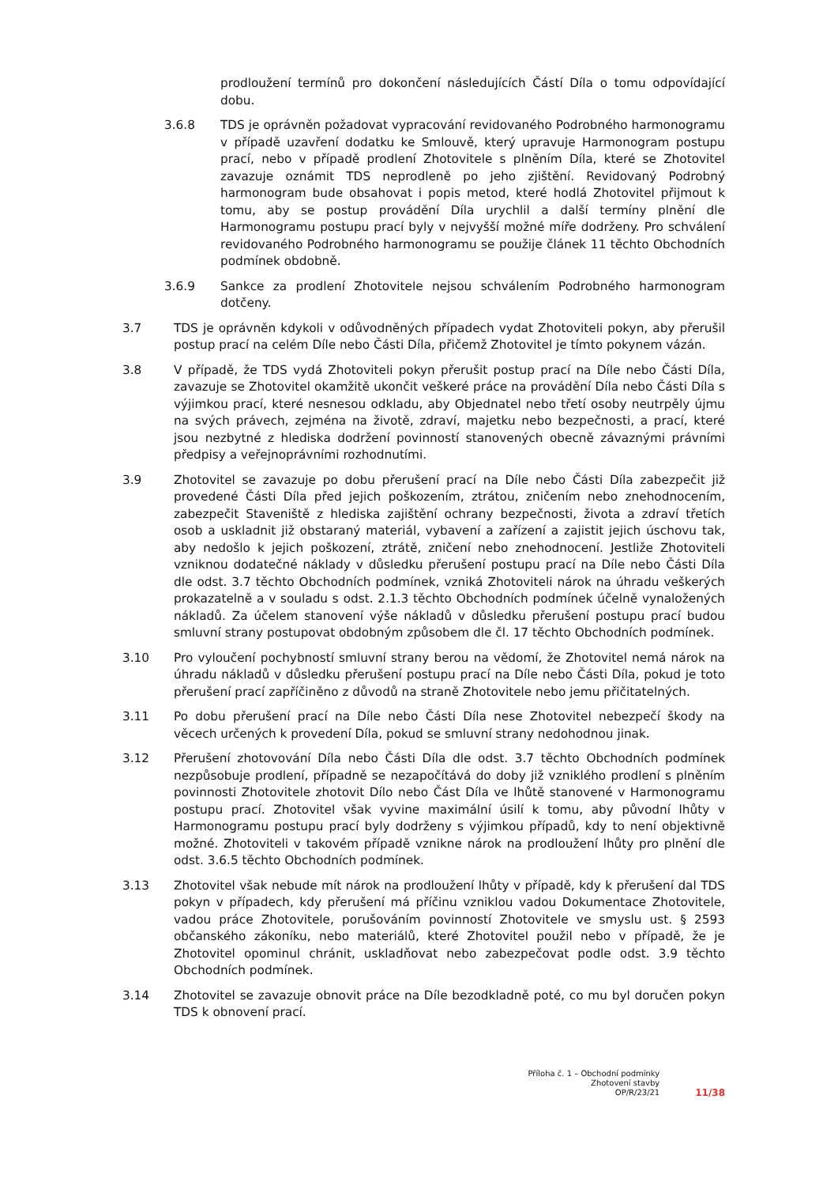prodloužení termínů pro dokončení následujících Částí Díla o tomu odpovídající dobu.
3.6.8 TDS je oprávněn požadovat vypracování revidovaného Podrobného harmonogramu v případě uzavření dodatku ke Smlouvě, který upravuje Harmonogram postupu prací, nebo v případě prodlení Zhotovitele s plněním Díla, které se Zhotovitel zavazuje oznámit TDS neprodleně po jeho zjištění. Revidovaný Podrobný harmonogram bude obsahovat i popis metod, které hodlá Zhotovitel přijmout k tomu, aby se postup provádění Díla urychlil a další termíny plnění dle Harmonogramu postupu prací byly v nejvyšší možné míře dodrženy. Pro schválení revidovaného Podrobného harmonogramu se použije článek 11 těchto Obchodních podmínek obdobně.
3.6.9 Sankce za prodlení Zhotovitele nejsou schválením Podrobného harmonogram dotčeny.
3.7 TDS je oprávněn kdykoli v odůvodněných případech vydat Zhotoviteli pokyn, aby přerušil postup prací na celém Díle nebo Části Díla, přičemž Zhotovitel je tímto pokynem vázán.
3.8 V případě, že TDS vydá Zhotoviteli pokyn přerušit postup prací na Díle nebo Části Díla, zavazuje se Zhotovitel okamžitě ukončit veškeré práce na provádění Díla nebo Části Díla s výjimkou prací, které nesnesou odkladu, aby Objednatel nebo třetí osoby neutrpěly újmu na svých právech, zejména na životě, zdraví, majetku nebo bezpečnosti, a prací, které jsou nezbytné z hlediska dodržení povinností stanovených obecně závaznými právními předpisy a veřejnoprávními rozhodnutími.
3.9 Zhotovitel se zavazuje po dobu přerušení prací na Díle nebo Části Díla zabezpečit již provedené Části Díla před jejich poškozením, ztrátou, zničením nebo znehodnocením, zabezpečit Staveniště z hlediska zajištění ochrany bezpečnosti, života a zdraví třetích osob a uskladnit již obstaraný materiál, vybavení a zařízení a zajistit jejich úschovu tak, aby nedošlo k jejich poškození, ztrátě, zničení nebo znehodnocení. Jestliže Zhotoviteli vzniknou dodatečné náklady v důsledku přerušení postupu prací na Díle nebo Části Díla dle odst. 3.7 těchto Obchodních podmínek, vzniká Zhotoviteli nárok na úhradu veškerých prokazatelně a v souladu s odst. 2.1.3 těchto Obchodních podmínek účelně vynaložených nákladů. Za účelem stanovení výše nákladů v důsledku přerušení postupu prací budou smluvní strany postupovat obdobným způsobem dle čl. 17 těchto Obchodních podmínek.
3.10 Pro vyloučení pochybností smluvní strany berou na vědomí, že Zhotovitel nemá nárok na úhradu nákladů v důsledku přerušení postupu prací na Díle nebo Části Díla, pokud je toto přerušení prací zapříčiněno z důvodů na straně Zhotovitele nebo jemu přičitatelných.
3.11 Po dobu přerušení prací na Díle nebo Části Díla nese Zhotovitel nebezpečí škody na věcech určených k provedení Díla, pokud se smluvní strany nedohodnou jinak.
3.12 Přerušení zhotovování Díla nebo Části Díla dle odst. 3.7 těchto Obchodních podmínek nezpůsobuje prodlení, případně se nezapočítává do doby již vzniklého prodlení s plněním povinnosti Zhotovitele zhotovit Dílo nebo Část Díla ve lhůtě stanovené v Harmonogramu postupu prací. Zhotovitel však vyvine maximální úsilí k tomu, aby původní lhůty v Harmonogramu postupu prací byly dodrženy s výjimkou případů, kdy to není objektivně možné. Zhotoviteli v takovém případě vznikne nárok na prodloužení lhůty pro plnění dle odst. 3.6.5 těchto Obchodních podmínek.
3.13 Zhotovitel však nebude mít nárok na prodloužení lhůty v případě, kdy k přerušení dal TDS pokyn v případech, kdy přerušení má příčinu vzniklou vadou Dokumentace Zhotovitele, vadou práce Zhotovitele, porušováním povinností Zhotovitele ve smyslu ust. § 2593 občanského zákoníku, nebo materiálů, které Zhotovitel použil nebo v případě, že je Zhotovitel opominul chránit, uskladňovat nebo zabezpečovat podle odst. 3.9 těchto Obchodních podmínek.
3.14 Zhotovitel se zavazuje obnovit práce na Díle bezodkladně poté, co mu byl doručen pokyn TDS k obnovení prací.
Příloha č. 1 – Obchodní podmínky
Zhotovení stavby
OP/R/23/21
11/38